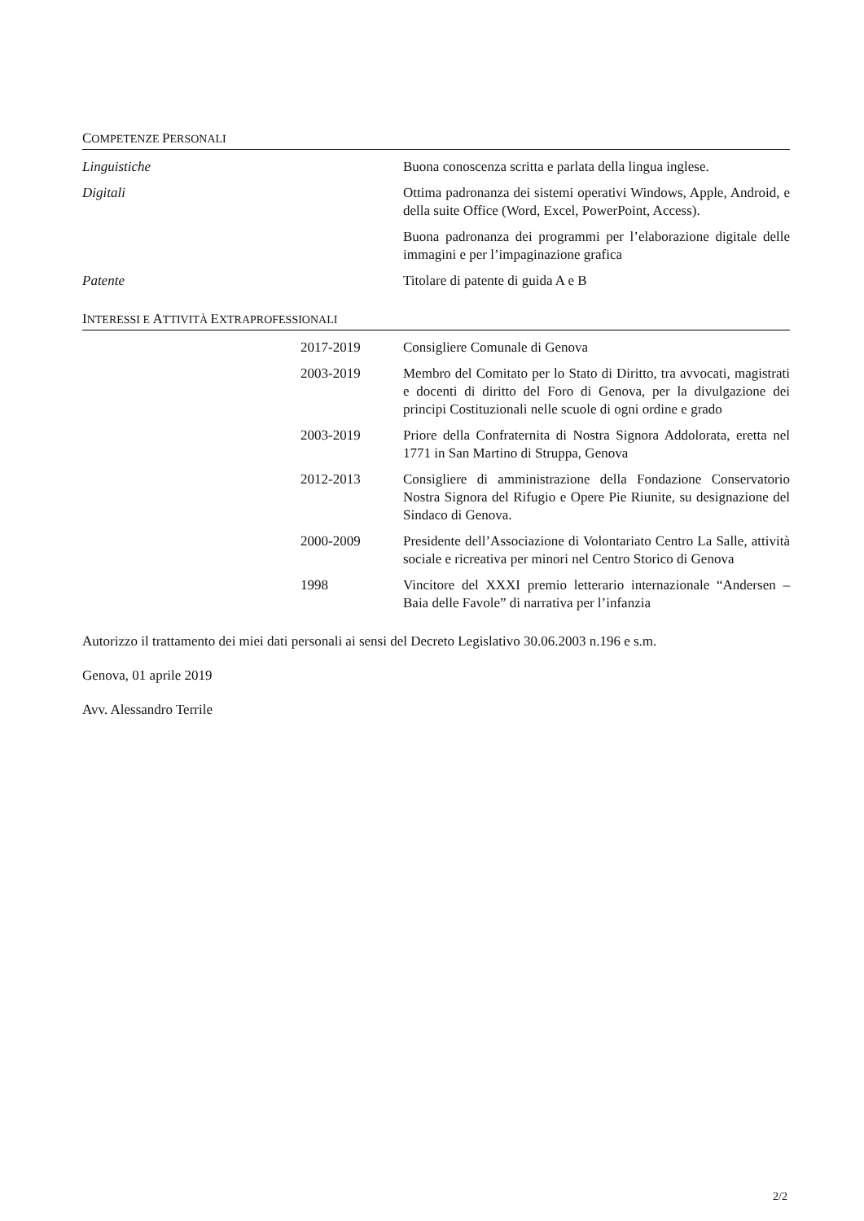COMPETENZE PERSONALI
| Linguistiche | Buona conoscenza scritta e parlata della lingua inglese. |
| Digitali | Ottima padronanza dei sistemi operativi Windows, Apple, Android, e della suite Office (Word, Excel, PowerPoint, Access). |
| | Buona padronanza dei programmi per l’elaborazione digitale delle immagini e per l’impaginazione grafica |
| Patente | Titolare di patente di guida A e B |
INTERESSI E ATTIVITÀ EXTRAPROFESSIONALI
| | 2017-2019 | Consigliere Comunale di Genova |
| | 2003-2019 | Membro del Comitato per lo Stato di Diritto, tra avvocati, magistrati e docenti di diritto del Foro di Genova, per la divulgazione dei principi Costituzionali nelle scuole di ogni ordine e grado |
| | 2003-2019 | Priore della Confraternita di Nostra Signora Addolorata, eretta nel 1771 in San Martino di Struppa, Genova |
| | 2012-2013 | Consigliere di amministrazione della Fondazione Conservatorio Nostra Signora del Rifugio e Opere Pie Riunite, su designazione del Sindaco di Genova. |
| | 2000-2009 | Presidente dell’Associazione di Volontariato Centro La Salle, attività sociale e ricreativa per minori nel Centro Storico di Genova |
| | 1998 | Vincitore del XXXI premio letterario internazionale “Andersen – Baia delle Favole” di narrativa per l’infanzia |
Autorizzo il trattamento dei miei dati personali ai sensi del Decreto Legislativo 30.06.2003 n.196 e s.m.
Genova, 01 aprile 2019
Avv. Alessandro Terrile
2/2